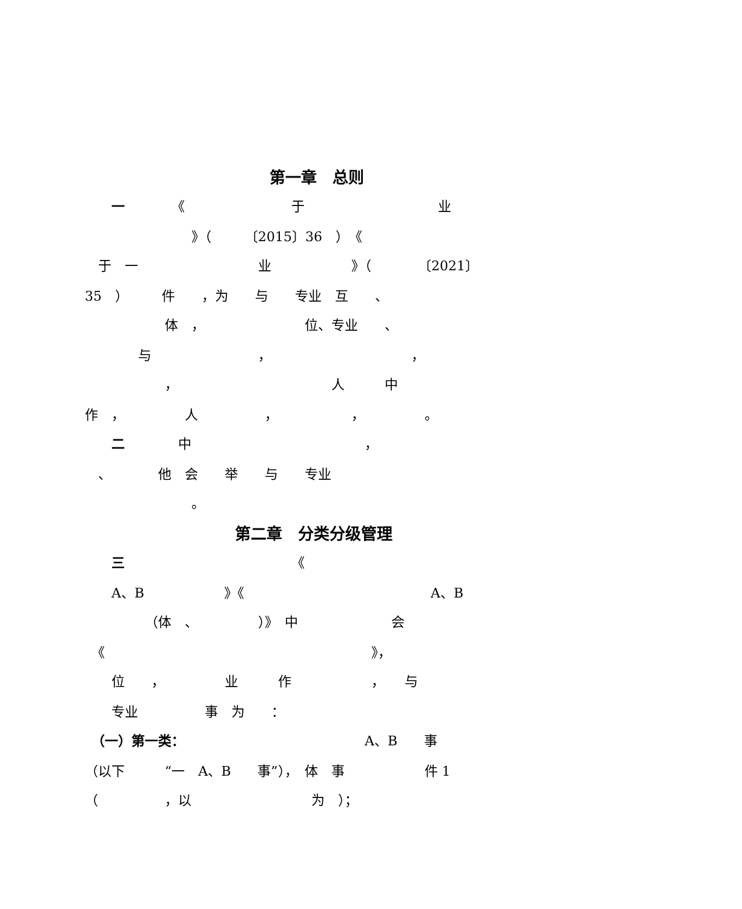第一章　总则
　　一　　　　《　　　　　　　　于　　　　　　　　　　业
　　　　　　　　》（　　　〔2015〕36　）　《
　于　一　　　　　　　　　业　　　　　　》（　　　　〔2021〕
35　）　　　件　　，为　　与　　专业　互　　、
　　　　　　体　，　　　　　　　　位、专业　　、
　　　　与　　　　　　　　，　　　　　　　　　　　，
　　　　　　，　　　　　　　　　　　　人　　　中
作　，　　　　　人　　　　　，　　　　　　，　　　　　。
　　二　　　　中　　　　　　　　　　　　　，
　、　　　　他　会　　举　　与　　专业
　　　　　　　　。
第二章　分类分级管理
　　三　　　　　　　　　　　　　《
　　A、B　　　　　　》《　　　　　　　　　　　　　　A、B
　　　　　（体　、　　　　　）》　中　　　　　　　会
　《　　　　　　　　　　　　　　　　　　　　》，
　　位　　，　　　　　业　　　作　　　　　　，　　与
　　专业　　　　　事　为　　：
　（一）第一类：　　　　　　　　　　　　　　A、B　　事
（以下　　　“一　A、B　　事”），　体　事　　　　　　件 1
（　　　　　，以　　　　　　　　　为　）；